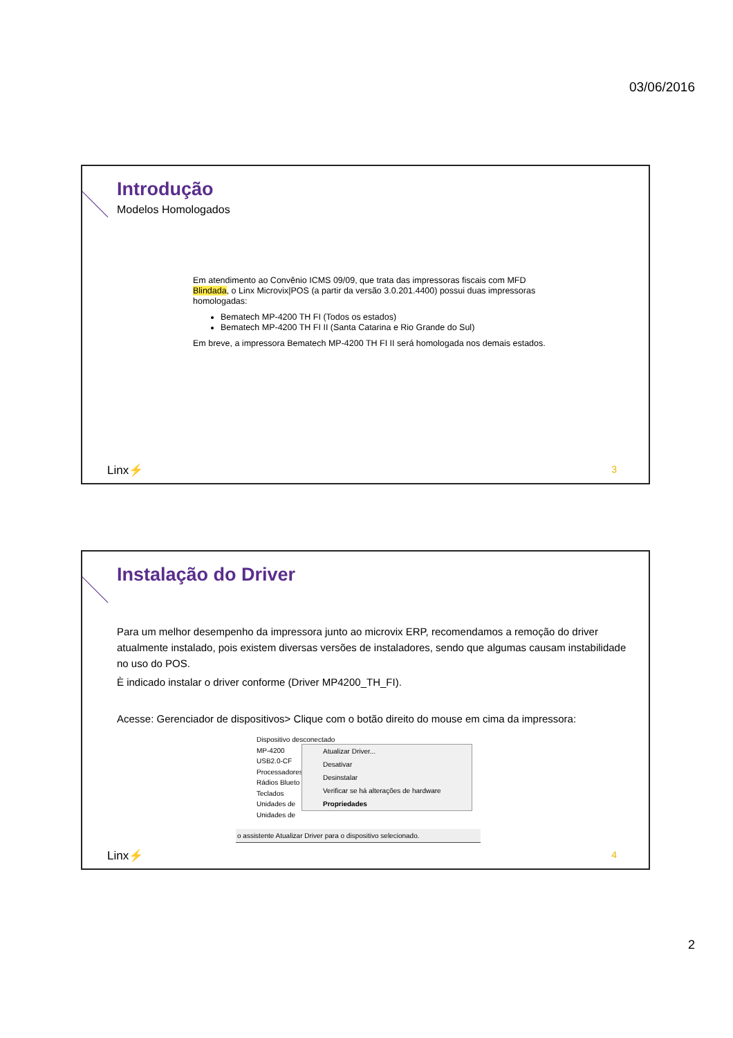03/06/2016
Introdução
Modelos Homologados
Em atendimento ao Convênio ICMS 09/09, que trata das impressoras fiscais com MFD Blindada, o Linx Microvix|POS (a partir da versão 3.0.201.4400) possui duas impressoras homologadas:
Bematech MP-4200 TH FI (Todos os estados)
Bematech MP-4200 TH FI II (Santa Catarina e Rio Grande do Sul)
Em breve, a impressora Bematech MP-4200 TH FI II será homologada nos demais estados.
Linx⚡ 3
Instalação do Driver
Para um melhor desempenho da impressora junto ao microvix ERP, recomendamos a remoção do driver atualmente instalado, pois existem diversas versões de instaladores, sendo que algumas causam instabilidade no uso do POS.
È indicado instalar o driver conforme (Driver MP4200_TH_FI).
Acesse: Gerenciador de dispositivos> Clique com o botão direito do mouse em cima da impressora:
Dispositivo desconectado
MP-4200
USB2.0-CF
Processadores
Rádios Blueto
Teclados
Unidades de
Unidades de
Atualizar Driver...
Desativar
Desinstalar
Verificar se há alterações de hardware
Propriedades
o assistente Atualizar Driver para o dispositivo selecionado.
Linx⚡ 4
2